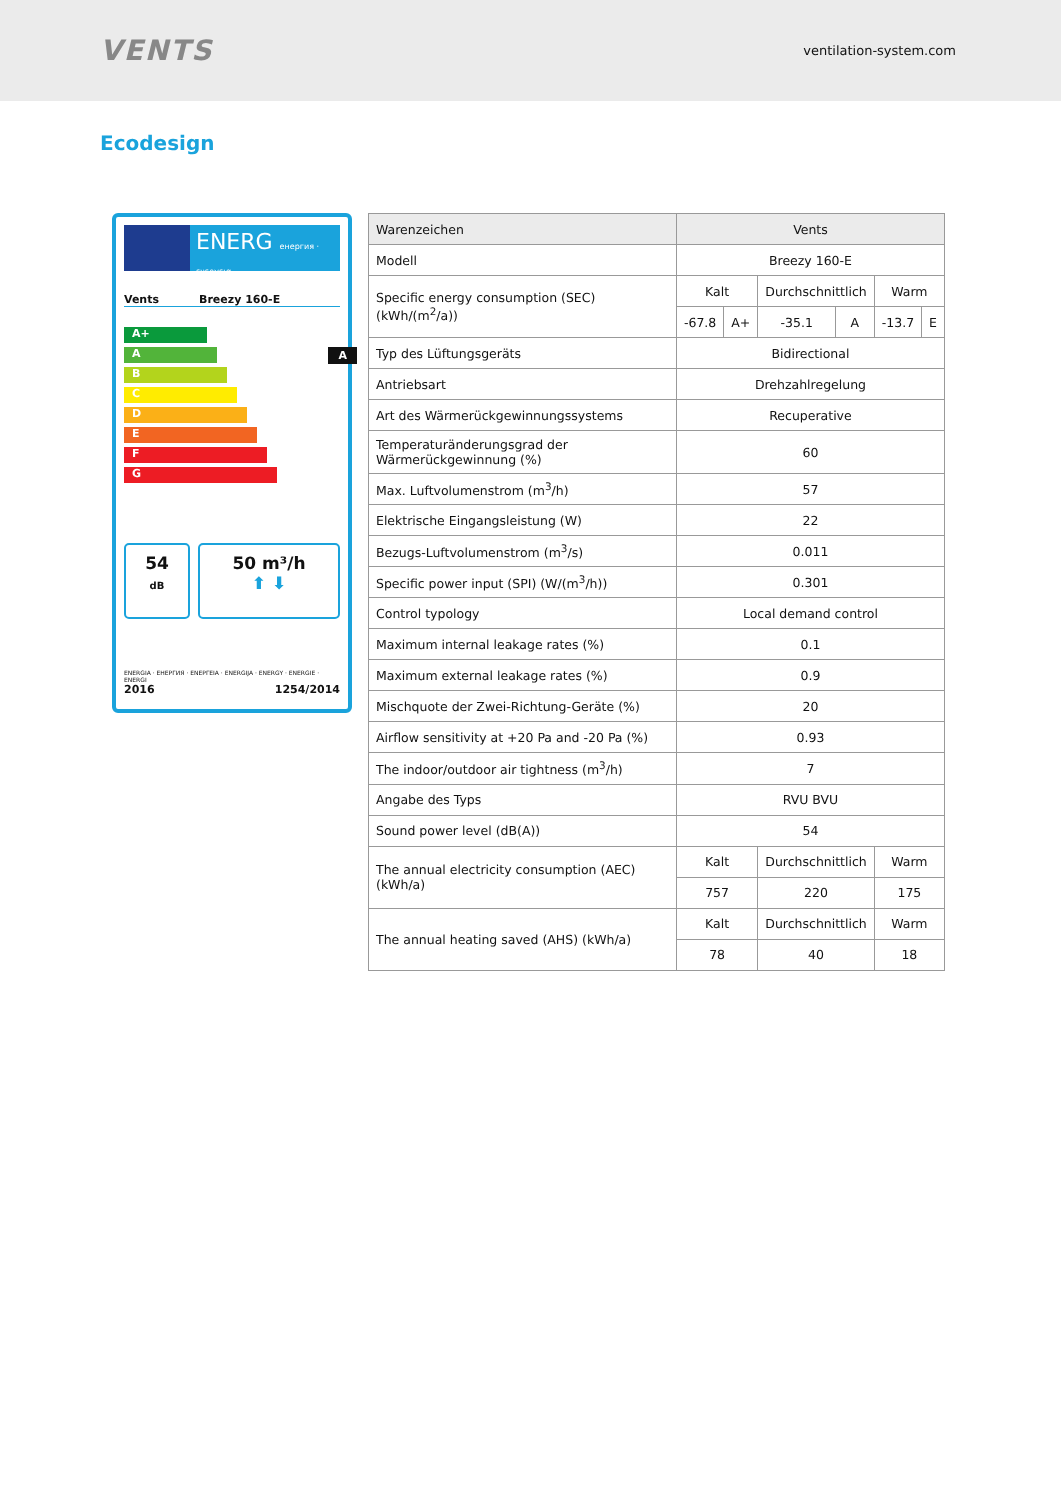VENTS
ventilation-system.com
Ecodesign
ENERG енергия · ενεργεια
Vents Breezy 160-E
A+
A A
B
C
D
E
F
G
54
dB
50 m³/h
⬆ ⬇
ENERGIA · ЕНЕРГИЯ · ΕΝΕΡΓΕΙΑ · ENERGIJA · ENERGY · ENERGIE · ENERGI
2016 1254/2014
| Warenzeichen | Vents | | | | | |
| Modell | Breezy 160-E | | | | | |
| Specific energy consumption (SEC) (kWh/(m<sup>2</sup>/a)) | Kalt | | Durchschnittlich | | Warm | |
| | -67.8 | A+ | -35.1 | A | -13.7 | E |
| Typ des Lüftungsgeräts | Bidirectional | | | | | |
| Antriebsart | Drehzahlregelung | | | | | |
| Art des Wärmerückgewinnungssystems | Recuperative | | | | | |
| Temperaturänderungsgrad der Wärmerückgewinnung (%) | 60 | | | | | |
| Max. Luftvolumenstrom (m<sup>3</sup>/h) | 57 | | | | | |
| Elektrische Eingangsleistung (W) | 22 | | | | | |
| Bezugs-Luftvolumenstrom (m<sup>3</sup>/s) | 0.011 | | | | | |
| Specific power input (SPI) (W/(m<sup>3</sup>/h)) | 0.301 | | | | | |
| Control typology | Local demand control | | | | | |
| Maximum internal leakage rates (%) | 0.1 | | | | | |
| Maximum external leakage rates (%) | 0.9 | | | | | |
| Mischquote der Zwei-Richtung-Geräte (%) | 20 | | | | | |
| Airflow sensitivity at +20 Pa and -20 Pa (%) | 0.93 | | | | | |
| The indoor/outdoor air tightness (m<sup>3</sup>/h) | 7 | | | | | |
| Angabe des Typs | RVU BVU | | | | | |
| Sound power level (dB(A)) | 54 | | | | | |
| The annual electricity consumption (AEC) (kWh/a) | Kalt | | Durchschnittlich | | Warm | |
| | 757 | | 220 | | 175 | |
| The annual heating saved (AHS) (kWh/a) | Kalt | | Durchschnittlich | | Warm | |
| | 78 | | 40 | | 18 | |